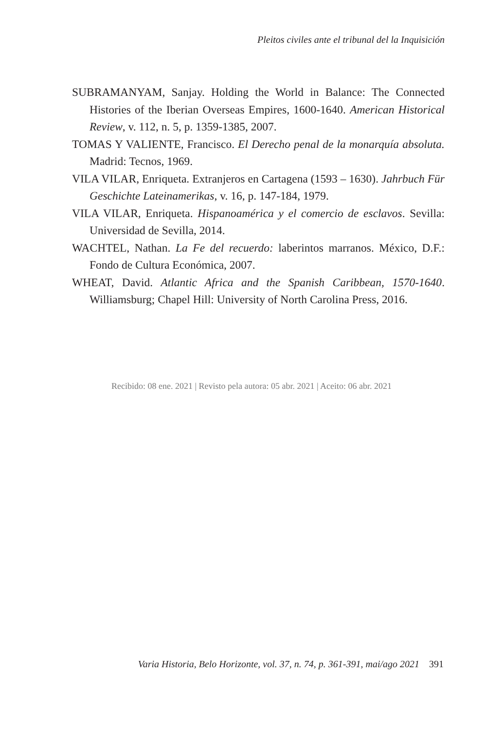Pleitos civiles ante el tribunal del la Inquisición
SUBRAMANYAM, Sanjay. Holding the World in Balance: The Connected Histories of the Iberian Overseas Empires, 1600-1640. American Historical Review, v. 112, n. 5, p. 1359-1385, 2007.
TOMAS Y VALIENTE, Francisco. El Derecho penal de la monarquía absoluta. Madrid: Tecnos, 1969.
VILA VILAR, Enriqueta. Extranjeros en Cartagena (1593 – 1630). Jahrbuch Für Geschichte Lateinamerikas, v. 16, p. 147-184, 1979.
VILA VILAR, Enriqueta. Hispanoamérica y el comercio de esclavos. Sevilla: Universidad de Sevilla, 2014.
WACHTEL, Nathan. La Fe del recuerdo: laberintos marranos. México, D.F.: Fondo de Cultura Económica, 2007.
WHEAT, David. Atlantic Africa and the Spanish Caribbean, 1570-1640. Williamsburg; Chapel Hill: University of North Carolina Press, 2016.
Recibido: 08 ene. 2021 | Revisto pela autora: 05 abr. 2021 | Aceito: 06 abr. 2021
Varia Historia, Belo Horizonte, vol. 37, n. 74, p. 361-391, mai/ago 2021 391